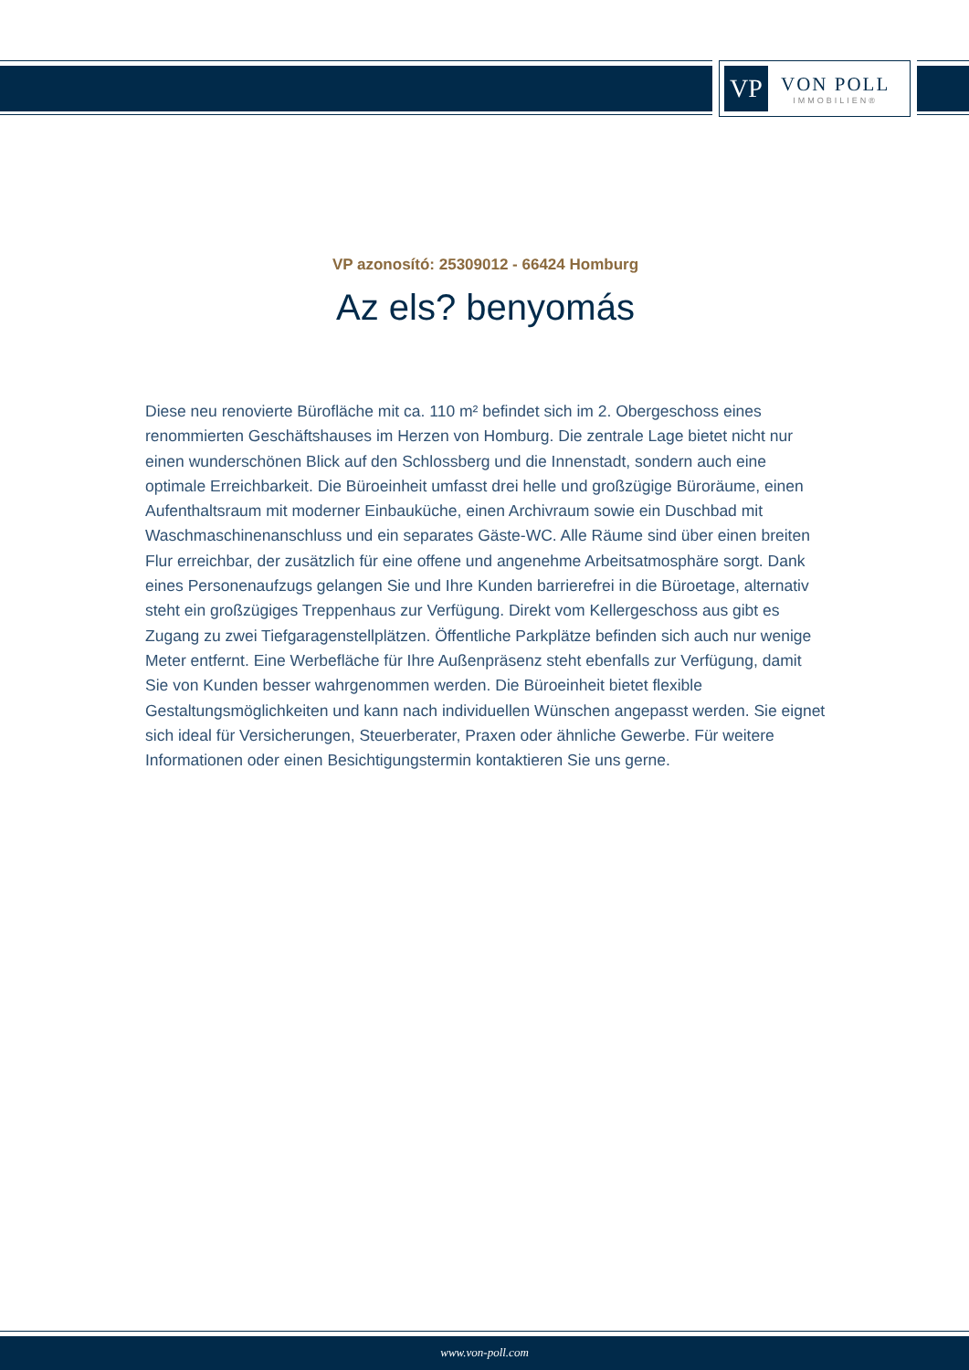VP
VON POLL
IMMOBILIEN®
VP azonosító: 25309012 - 66424 Homburg
Az els? benyomás
Diese neu renovierte Bürofläche mit ca. 110 m² befindet sich im 2. Obergeschoss eines renommierten Geschäftshauses im Herzen von Homburg. Die zentrale Lage bietet nicht nur einen wunderschönen Blick auf den Schlossberg und die Innenstadt, sondern auch eine optimale Erreichbarkeit. Die Büroeinheit umfasst drei helle und großzügige Büroräume, einen Aufenthaltsraum mit moderner Einbauküche, einen Archivraum sowie ein Duschbad mit Waschmaschinenanschluss und ein separates Gäste-WC. Alle Räume sind über einen breiten Flur erreichbar, der zusätzlich für eine offene und angenehme Arbeitsatmosphäre sorgt. Dank eines Personenaufzugs gelangen Sie und Ihre Kunden barrierefrei in die Büroetage, alternativ steht ein großzügiges Treppenhaus zur Verfügung. Direkt vom Kellergeschoss aus gibt es Zugang zu zwei Tiefgaragenstellplätzen. Öffentliche Parkplätze befinden sich auch nur wenige Meter entfernt. Eine Werbefläche für Ihre Außenpräsenz steht ebenfalls zur Verfügung, damit Sie von Kunden besser wahrgenommen werden. Die Büroeinheit bietet flexible Gestaltungsmöglichkeiten und kann nach individuellen Wünschen angepasst werden. Sie eignet sich ideal für Versicherungen, Steuerberater, Praxen oder ähnliche Gewerbe. Für weitere Informationen oder einen Besichtigungstermin kontaktieren Sie uns gerne.
www.von-poll.com